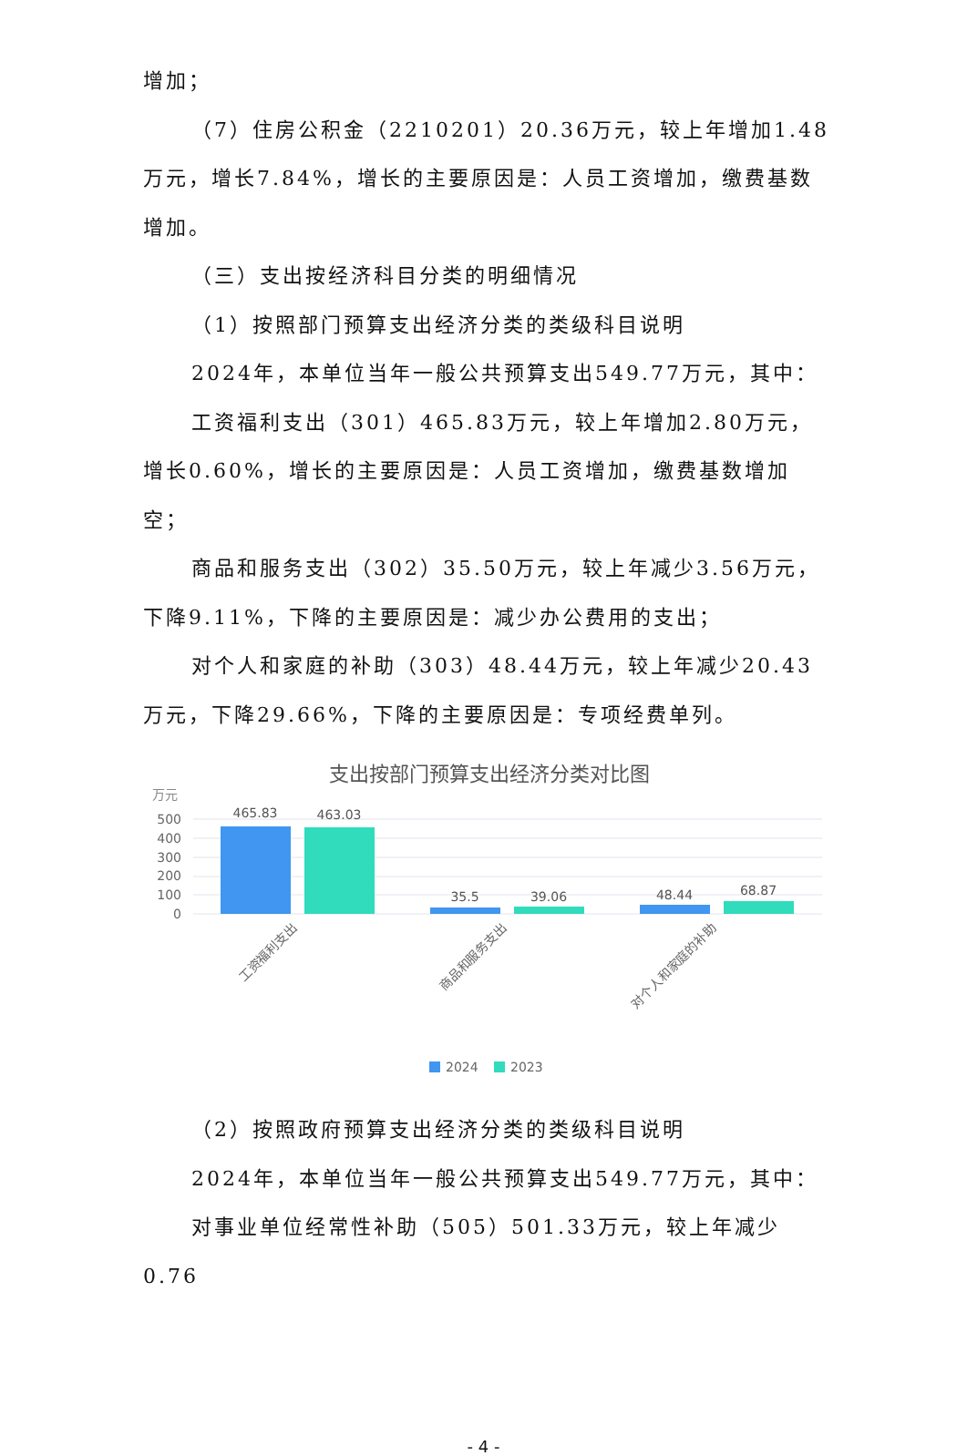增加；
（7）住房公积金（2210201）20.36万元，较上年增加1.48万元，增长7.84%，增长的主要原因是：人员工资增加，缴费基数增加。
（三）支出按经济科目分类的明细情况
（1）按照部门预算支出经济分类的类级科目说明
2024年，本单位当年一般公共预算支出549.77万元，其中：
工资福利支出（301）465.83万元，较上年增加2.80万元，增长0.60%，增长的主要原因是：人员工资增加，缴费基数增加空；
商品和服务支出（302）35.50万元，较上年减少3.56万元，下降9.11%，下降的主要原因是：减少办公费用的支出；
对个人和家庭的补助（303）48.44万元，较上年减少20.43万元，下降29.66%，下降的主要原因是：专项经费单列。
支出按部门预算支出经济分类对比图
万元
500
400
300
200
100
0
465.83
463.03
35.5
39.06
48.44
68.87
工资福利支出
商品和服务支出
对个人和家庭的补助
2024
2023
（2）按照政府预算支出经济分类的类级科目说明
2024年，本单位当年一般公共预算支出549.77万元，其中：
对事业单位经常性补助（505）501.33万元，较上年减少0.76
- 4 -